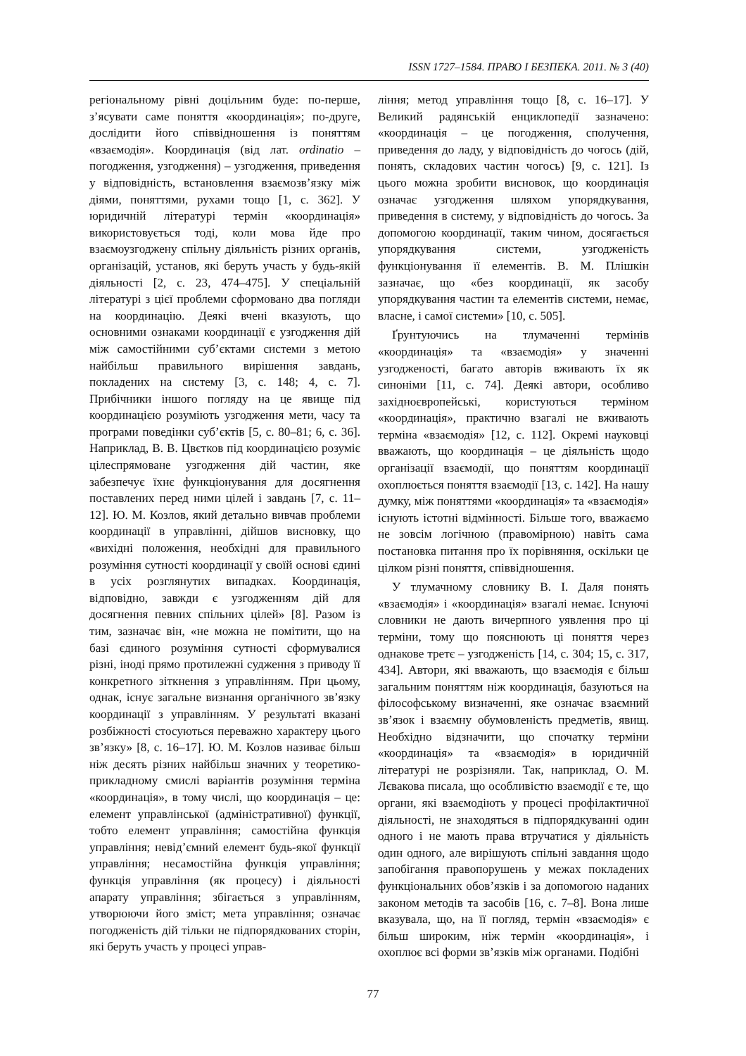ISSN 1727–1584. ПРАВО І БЕЗПЕКА. 2011. № 3 (40)
регіональному рівні доцільним буде: по-перше, з’ясувати саме поняття «координація»; по-друге, дослідити його співвідношення із поняттям «взаємодія». Координація (від лат. ordinatio – погодження, узгодження) – узгодження, приведення у відповідність, встановлення взаємозв’язку між діями, поняттями, рухами тощо [1, с. 362]. У юридичній літературі термін «координація» використовується тоді, коли мова йде про взаємоузгоджену спільну діяльність різних органів, організацій, установ, які беруть участь у будь-якій діяльності [2, с. 23, 474–475]. У спеціальній літературі з цієї проблеми сформовано два погляди на координацію. Деякі вчені вказують, що основними ознаками координації є узгодження дій між самостійними суб’єктами системи з метою найбільш правильного вирішення завдань, покладених на систему [3, с. 148; 4, с. 7]. Прибічники іншого погляду на це явище під координацією розуміють узгодження мети, часу та програми поведінки суб’єктів [5, с. 80–81; 6, с. 36]. Наприклад, В. В. Цвєтков під координацією розуміє цілеспрямоване узгодження дій частин, яке забезпечує їхнє функціонування для досягнення поставлених перед ними цілей і завдань [7, с. 11–12]. Ю. М. Козлов, який детально вивчав проблеми координації в управлінні, дійшов висновку, що «вихідні положення, необхідні для правильного розуміння сутності координації у своїй основі єдині в усіх розглянутих випадках. Координація, відповідно, завжди є узгодженням дій для досягнення певних спільних цілей» [8]. Разом із тим, зазначає він, «не можна не помітити, що на базі єдиного розуміння сутності сформувалися різні, іноді прямо протилежні судження з приводу її конкретного зіткнення з управлінням. При цьому, однак, існує загальне визнання органічного зв’язку координації з управлінням. У результаті вказані розбіжності стосуються переважно характеру цього зв’язку» [8, с. 16–17]. Ю. М. Козлов називає більш ніж десять різних найбільш значних у теоретико-прикладному смислі варіантів розуміння терміна «координація», в тому числі, що координація – це: елемент управлінської (адміністративної) функції, тобто елемент управління; самостійна функція управління; невід’ємний елемент будь-якої функції управління; несамостійна функція управління; функція управління (як процесу) і діяльності апарату управління; збігається з управлінням, утворюючи його зміст; мета управління; означає погодженість дій тільки не підпорядкованих сторін, які беруть участь у процесі управ-
ління; метод управління тощо [8, с. 16–17]. У Великий радянській енциклопедії зазначено: «координація – це погодження, сполучення, приведення до ладу, у відповідність до чогось (дій, понять, складових частин чогось) [9, с. 121]. Із цього можна зробити висновок, що координація означає узгодження шляхом упорядкування, приведення в систему, у відповідність до чогось. За допомогою координації, таким чином, досягається упорядкування системи, узгодженість функціонування її елементів. В. М. Плішкін зазначає, що «без координації, як засобу упорядкування частин та елементів системи, немає, власне, і самої системи» [10, с. 505].
Ґрунтуючись на тлумаченні термінів «координація» та «взаємодія» у значенні узгодженості, багато авторів вживають їх як синоніми [11, с. 74]. Деякі автори, особливо західноєвропейські, користуються терміном «координація», практично взагалі не вживають терміна «взаємодія» [12, с. 112]. Окремі науковці вважають, що координація – це діяльність щодо організації взаємодії, що поняттям координації охоплюється поняття взаємодії [13, с. 142]. На нашу думку, між поняттями «координація» та «взаємодія» існують істотні відмінності. Більше того, вважаємо не зовсім логічною (правомірною) навіть сама постановка питання про їх порівняння, оскільки це цілком різні поняття, співвідношення.
У тлумачному словнику В. І. Даля понять «взаємодія» і «координація» взагалі немає. Існуючі словники не дають вичерпного уявлення про ці терміни, тому що пояснюють ці поняття через однакове третє – узгодженість [14, с. 304; 15, с. 317, 434]. Автори, які вважають, що взаємодія є більш загальним поняттям ніж координація, базуються на філософському визначенні, яке означає взаємний зв’язок і взаємну обумовленість предметів, явищ. Необхідно відзначити, що спочатку терміни «координація» та «взаємодія» в юридичній літературі не розрізняли. Так, наприклад, О. М. Лєвакова писала, що особливістю взаємодії є те, що органи, які взаємодіють у процесі профілактичної діяльності, не знаходяться в підпорядкуванні один одного і не мають права втручатися у діяльність один одного, але вирішують спільні завдання щодо запобігання правопорушень у межах покладених функціональних обов’язків і за допомогою наданих законом методів та засобів [16, с. 7–8]. Вона лише вказувала, що, на її погляд, термін «взаємодія» є більш широким, ніж термін «координація», і охоплює всі форми зв’язків між органами. Подібні
77